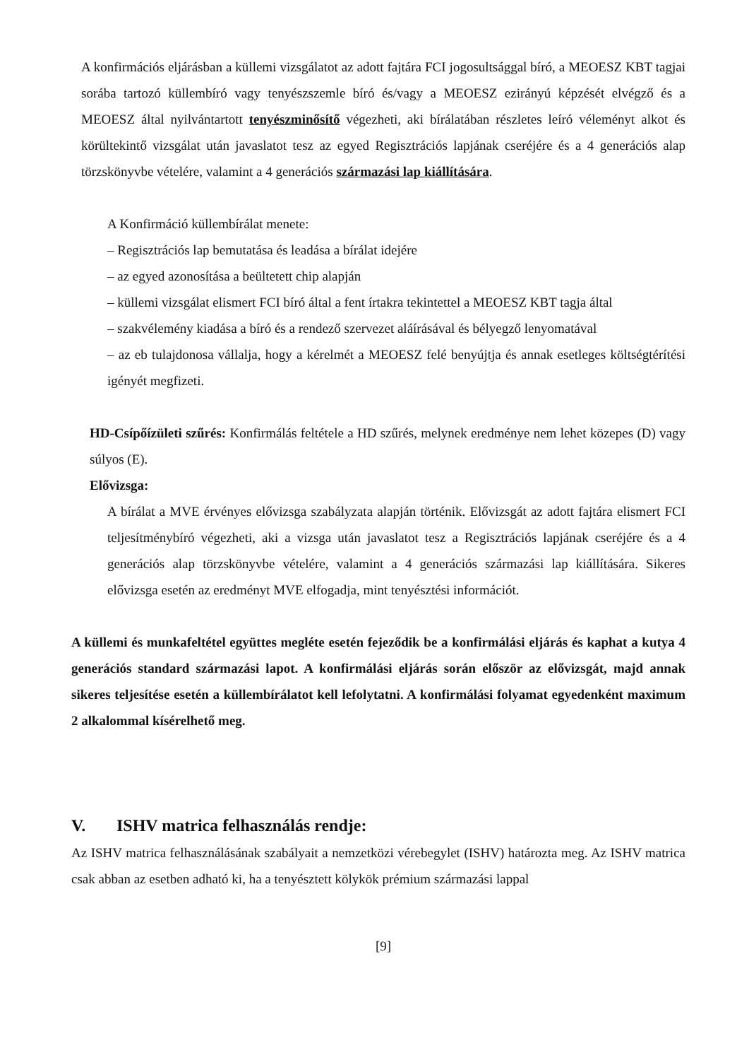A konfirmációs eljárásban a küllemi vizsgálatot az adott fajtára FCI jogosultsággal bíró, a MEOESZ KBT tagjai sorába tartozó küllembíró vagy tenyészszemle bíró és/vagy a MEOESZ ezirányú képzését elvégző és a MEOESZ által nyilvántartott tenyészminősítő végezheti, aki bírálatában részletes leíró véleményt alkot és körültekintő vizsgálat után javaslatot tesz az egyed Regisztrációs lapjának cseréjére és a 4 generációs alap törzskönyvbe vételére, valamint a 4 generációs származási lap kiállítására.
A Konfirmáció küllembírálat menete:
– Regisztrációs lap bemutatása és leadása a bírálat idejére
– az egyed azonosítása a beültetett chip alapján
– küllemi vizsgálat elismert FCI bíró által a fent írtakra tekintettel a MEOESZ KBT tagja által
– szakvélemény kiadása a bíró és a rendező szervezet aláírásával és bélyegző lenyomatával
– az eb tulajdonosa vállalja, hogy a kérelmét a MEOESZ felé benyújtja és annak esetleges költségtérítési igényét megfizeti.
HD-Csípőízületi szűrés: Konfirmálás feltétele a HD szűrés, melynek eredménye nem lehet közepes (D) vagy súlyos (E).
Elővizsga:
A bírálat a MVE érvényes elővizsga szabályzata alapján történik. Elővizsgát az adott fajtára elismert FCI teljesítménybíró végezheti, aki a vizsga után javaslatot tesz a Regisztrációs lapjának cseréjére és a 4 generációs alap törzskönyvbe vételére, valamint a 4 generációs származási lap kiállítására. Sikeres elővizsga esetén az eredményt MVE elfogadja, mint tenyésztési információt.
A küllemi és munkafeltétel együttes megléte esetén fejeződik be a konfirmálási eljárás és kaphat a kutya 4 generációs standard származási lapot. A konfirmálási eljárás során először az elővizsgát, majd annak sikeres teljesítése esetén a küllembírálatot kell lefolytatni. A konfirmálási folyamat egyedenként maximum 2 alkalommal kísérelhető meg.
V. ISHV matrica felhasználás rendje:
Az ISHV matrica felhasználásának szabályait a nemzetközi vérebegylet (ISHV) határozta meg. Az ISHV matrica csak abban az esetben adható ki, ha a tenyésztett kölykök prémium származási lappal
[9]